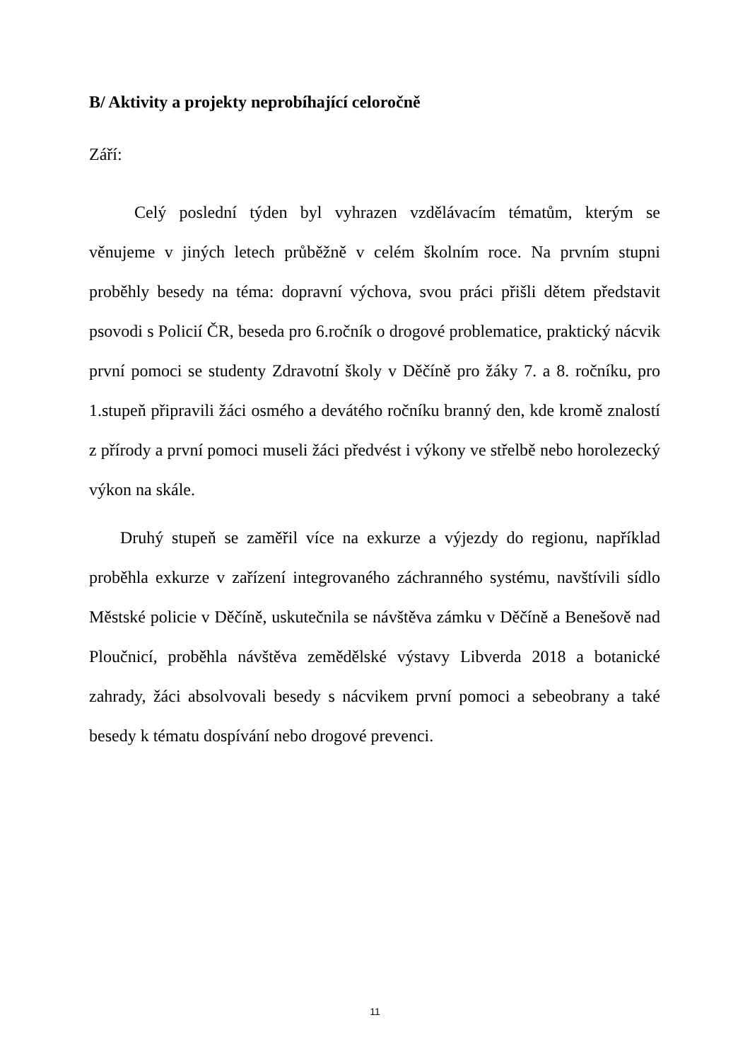B/ Aktivity a projekty neprobíhající celoročně
Září:
Celý poslední týden byl vyhrazen vzdělávacím tématům, kterým se věnujeme v jiných letech průběžně v celém školním roce. Na prvním stupni proběhly besedy na téma: dopravní výchova, svou práci přišli dětem představit psovodi s Policií ČR, beseda pro 6.ročník o drogové problematice, praktický nácvik první pomoci se studenty Zdravotní školy v Děčíně pro žáky 7. a 8. ročníku, pro 1.stupeň připravili žáci osmého a devátého ročníku branný den, kde kromě znalostí z přírody a první pomoci museli žáci předvést i výkony ve střelbě nebo horolezecký výkon na skále.
Druhý stupeň se zaměřil více na exkurze a výjezdy do regionu, například proběhla exkurze v zařízení integrovaného záchranného systému, navštívili sídlo Městské policie v Děčíně, uskutečnila se návštěva zámku v Děčíně a Benešově nad Ploučnicí, proběhla návštěva zemědělské výstavy Libverda 2018 a botanické zahrady, žáci absolvovali besedy s nácvikem první pomoci a sebeobrany a také besedy k tématu dospívání nebo drogové prevenci.
11